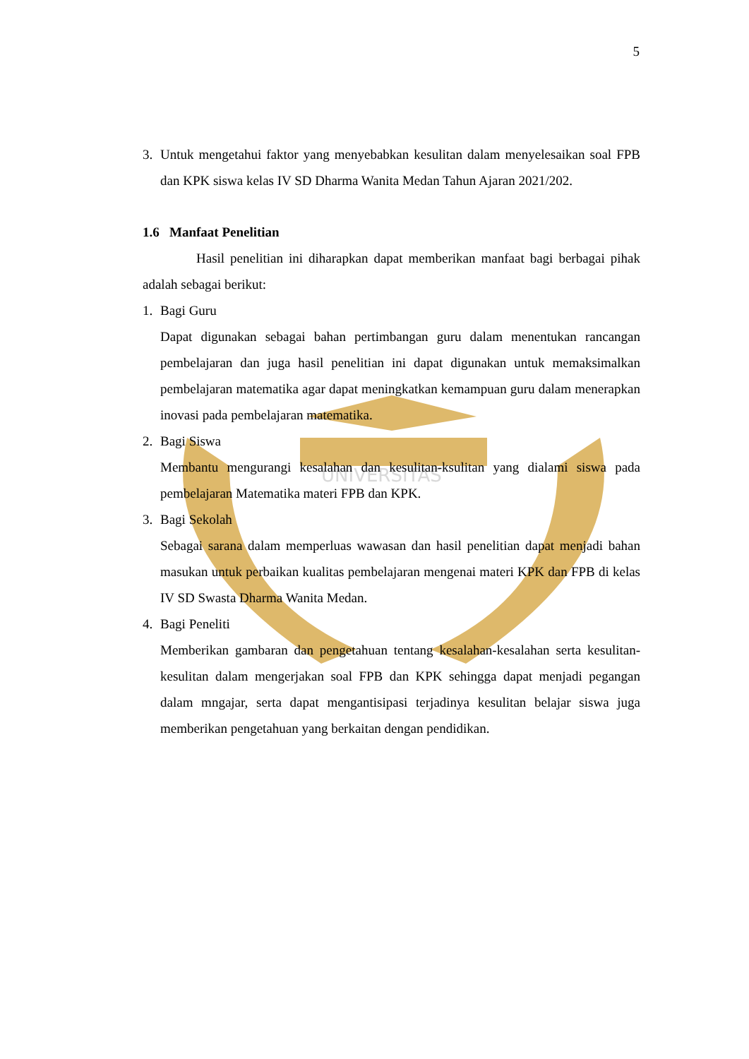UNIVERSITAS
5
3. Untuk mengetahui faktor yang menyebabkan kesulitan dalam menyelesaikan soal FPB dan KPK siswa kelas IV SD Dharma Wanita Medan Tahun Ajaran 2021/202.
1.6 Manfaat Penelitian
Hasil penelitian ini diharapkan dapat memberikan manfaat bagi berbagai pihak adalah sebagai berikut:
1. Bagi Guru
Dapat digunakan sebagai bahan pertimbangan guru dalam menentukan rancangan pembelajaran dan juga hasil penelitian ini dapat digunakan untuk memaksimalkan pembelajaran matematika agar dapat meningkatkan kemampuan guru dalam menerapkan inovasi pada pembelajaran matematika.
2. Bagi Siswa
Membantu mengurangi kesalahan dan kesulitan-ksulitan yang dialami siswa pada pembelajaran Matematika materi FPB dan KPK.
3. Bagi Sekolah
Sebagai sarana dalam memperluas wawasan dan hasil penelitian dapat menjadi bahan masukan untuk perbaikan kualitas pembelajaran mengenai materi KPK dan FPB di kelas IV SD Swasta Dharma Wanita Medan.
4. Bagi Peneliti
Memberikan gambaran dan pengetahuan tentang kesalahan-kesalahan serta kesulitan-kesulitan dalam mengerjakan soal FPB dan KPK sehingga dapat menjadi pegangan dalam mngajar, serta dapat mengantisipasi terjadinya kesulitan belajar siswa juga memberikan pengetahuan yang berkaitan dengan pendidikan.